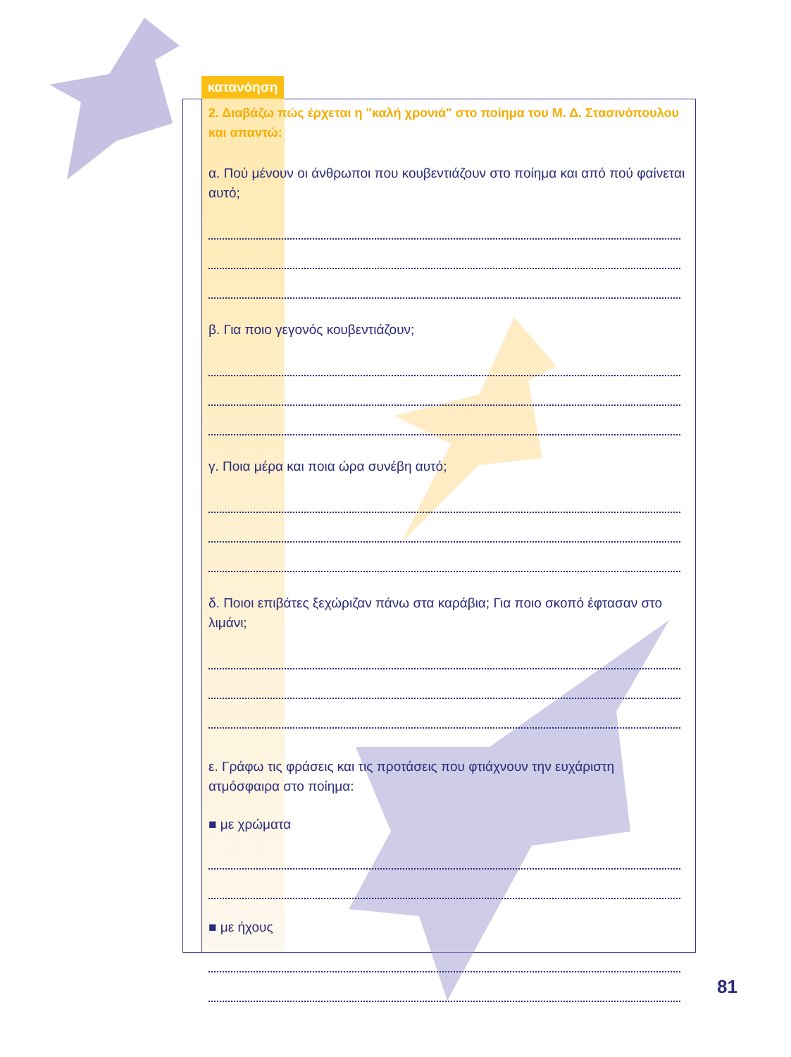κατανόηση
2. Διαβάζω πώς έρχεται η "καλή χρονιά" στο ποίημα του Μ. Δ. Στασινόπουλου και απαντώ:
α. Πού μένουν οι άνθρωποι που κουβεντιάζουν στο ποίημα και από πού φαίνεται αυτό;
β. Για ποιο γεγονός κουβεντιάζουν;
γ. Ποια μέρα και ποια ώρα συνέβη αυτό;
δ. Ποιοι επιβάτες ξεχώριζαν πάνω στα καράβια; Για ποιο σκοπό έφτασαν στο λιμάνι;
ε. Γράφω τις φράσεις και τις προτάσεις που φτιάχνουν την ευχάριστη ατμόσφαιρα στο ποίημα:
■ με χρώματα
■ με ήχους
81